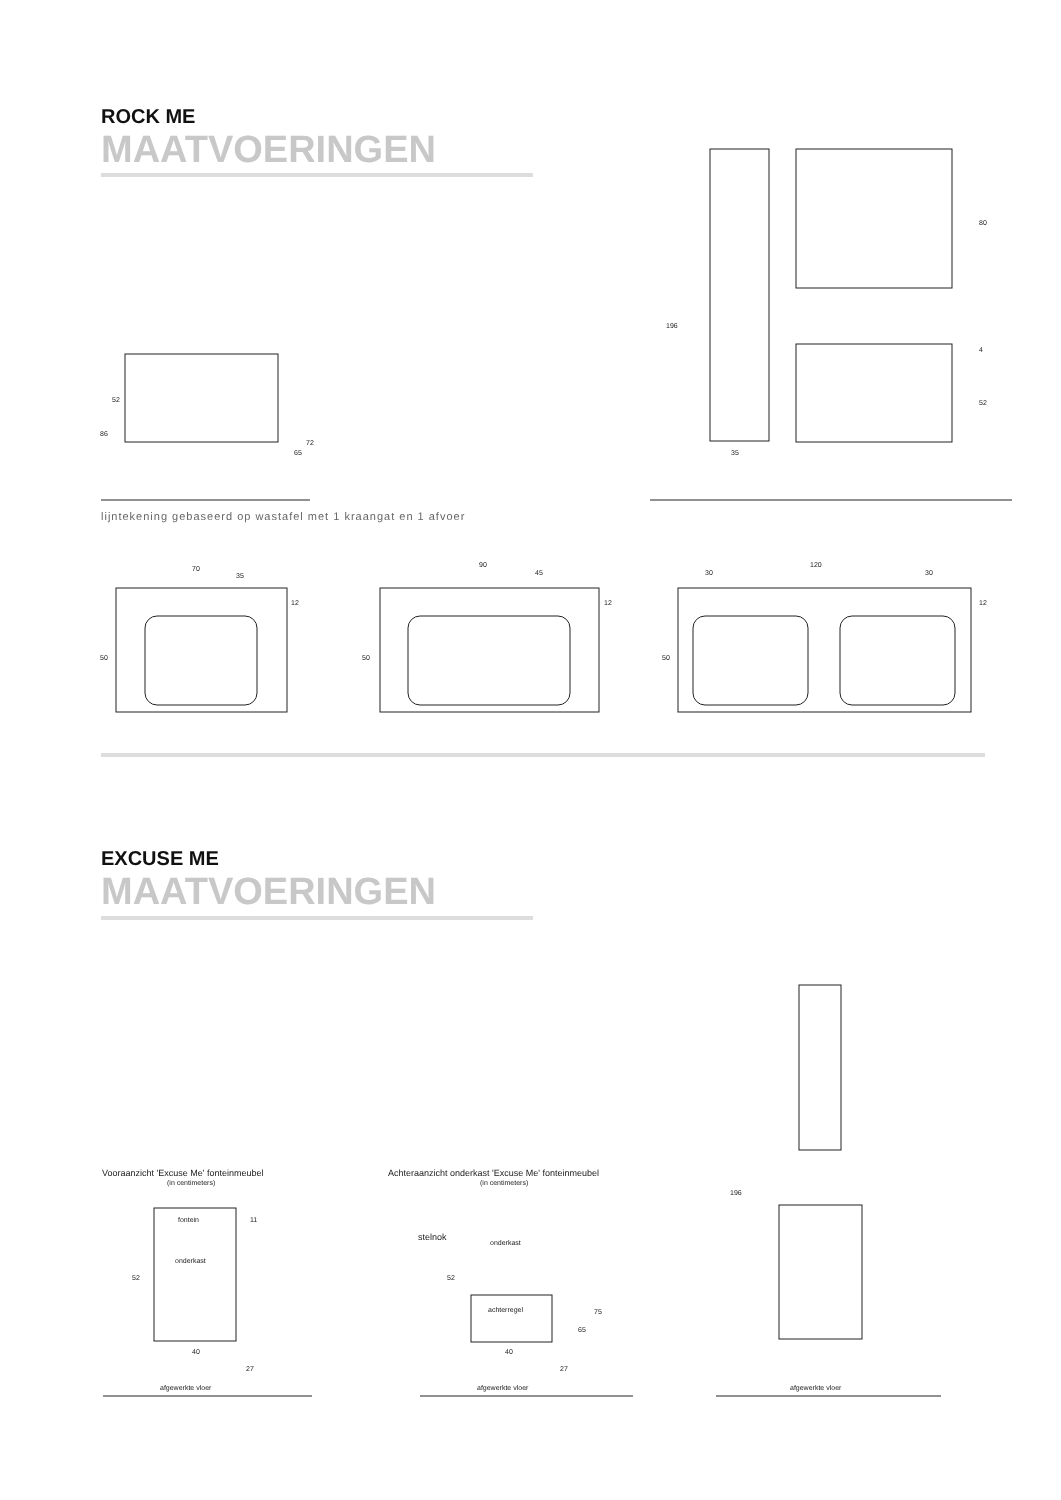ROCK ME
MAATVOERINGEN
lijntekening gebaseerd op wastafel met 1 kraangat en 1 afvoer
EXCUSE ME
MAATVOERINGEN
86
52
65
72
196
35
80
4
52
70
35
12
50
90
45
12
50
120
30
30
12
50
Vooraanzicht 'Excuse Me' fonteinmeubel
(in centimeters)
fontein
11
onderkast
52
40
27
afgewerkte vloer
Achteraanzicht onderkast 'Excuse Me' fonteinmeubel
(in centimeters)
stelnok
onderkast
52
achterregel
40
27
65
75
afgewerkte vloer
196
afgewerkte vloer